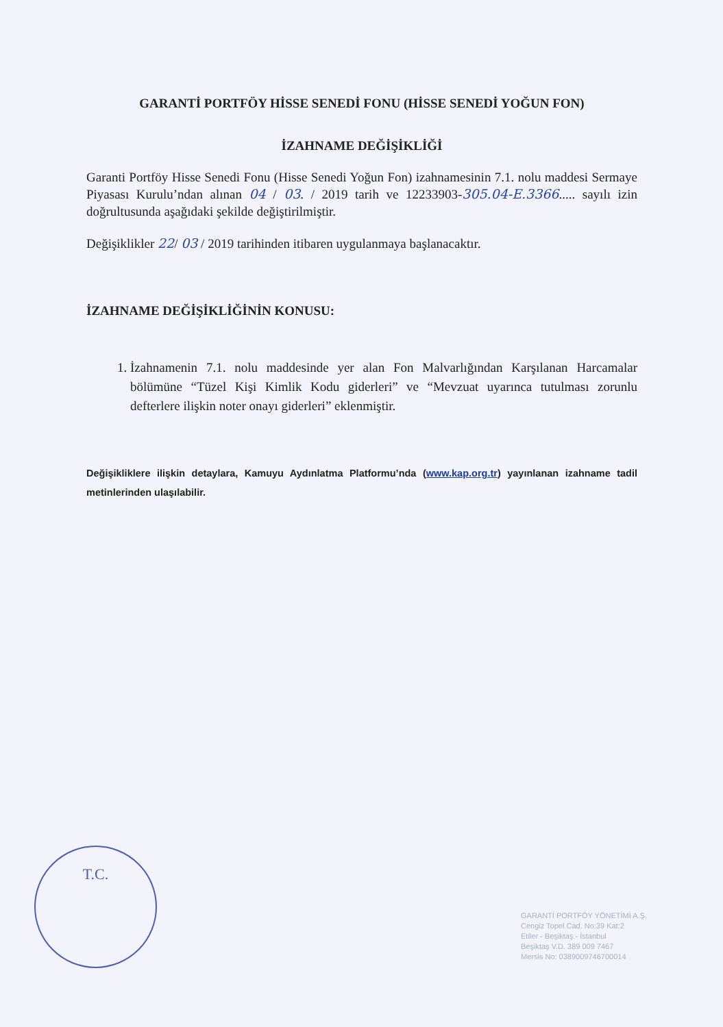GARANTİ PORTFÖY HİSSE SENEDİ FONU (HİSSE SENEDİ YOĞUN FON)
İZAHNAME DEĞİŞİKLİĞİ
Garanti Portföy Hisse Senedi Fonu (Hisse Senedi Yoğun Fon) izahnamesinin 7.1. nolu maddesi Sermaye Piyasası Kurulu’ndan alınan 04 / 03. / 2019 tarih ve 12233903-305.04-E.3366..... sayılı izin doğrultusunda aşağıdaki şekilde değiştirilmiştir.
Değişiklikler 22/ 03 / 2019 tarihinden itibaren uygulanmaya başlanacaktır.
İZAHNAME DEĞİŞİKLİĞİNİN KONUSU:
1. İzahnamenin 7.1. nolu maddesinde yer alan Fon Malvarlığından Karşılanan Harcamalar bölümüne “Tüzel Kişi Kimlik Kodu giderleri” ve “Mevzuat uyarınca tutulması zorunlu defterlere ilişkin noter onayı giderleri” eklenmiştir.
Değişikliklere ilişkin detaylara, Kamuyu Aydınlatma Platformu’nda (www.kap.org.tr) yayınlanan izahname tadil metinlerinden ulaşılabilir.
T.C.
GARANTİ PORTFÖY YÖNETİMİ A.Ş.
Cengiz Topel Cad. No:39 Kat:2
Etiler - Beşiktaş - İstanbul
Beşiktaş V.D. 389 009 7467
Mersis No: 0389009746700014